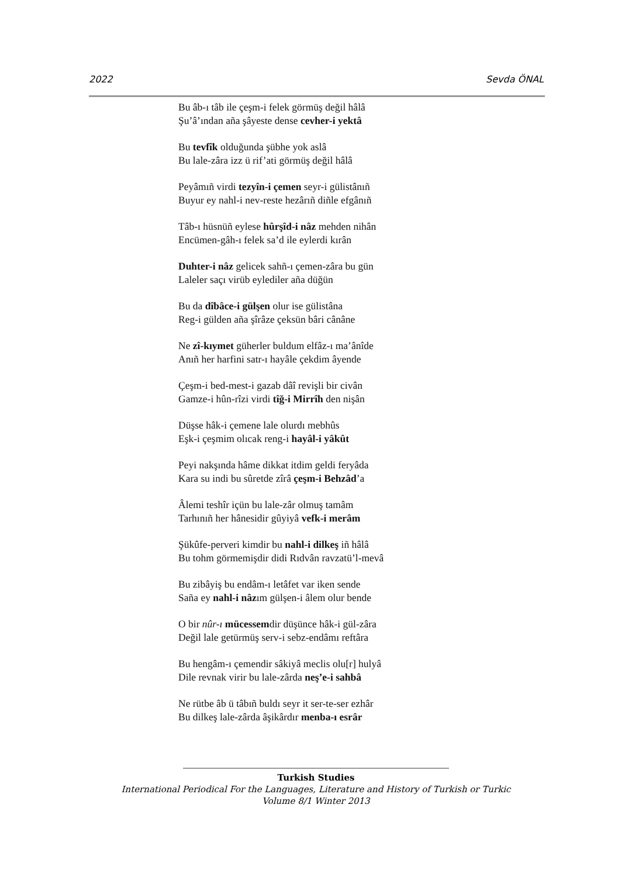2022 Sevda ÖNAL
Bu âb-ı tâb ile çeşm-i felek görmüş değil hâlâ
Şu’â’ından aña şâyeste dense cevher-i yektâ
Bu tevfîk olduğunda şübhe yok aslâ
Bu lale-zâra izz ü rif’ati görmüş değil hâlâ
Peyâmıñ virdi tezyîn-i çemen seyr-i gülistânıñ
Buyur ey nahl-i nev-reste hezârıñ diñle efgânıñ
Tâb-ı hüsnüñ eylese hûrşîd-i nâz mehden nihân
Encümen-gâh-ı felek sa’d ile eylerdi kırân
Duhter-i nâz gelicek sahñ-ı çemen-zâra bu gün
Laleler saçı virüb eylediler aña düğün
Bu da dîbâce-i gülşen olur ise gülistâna
Reg-i gülden aña şîrâze çeksün bâri cânâne
Ne zî-kıymet güherler buldum elfâz-ı ma’ânîde
Anıñ her harfini satr-ı hayâle çekdim âyende
Çeşm-i bed-mest-i gazab dâî revişli bir civân
Gamze-i hûn-rîzi virdi tîğ-i Mirrîh den nişân
Düşse hâk-i çemene lale olurdı mebhûs
Eşk-i çeşmim olıcak reng-i hayâl-i yâkût
Peyi nakşında hâme dikkat itdim geldi feryâda
Kara su indi bu sûretde zîrâ çeşm-i Behzâd’a
Âlemi teshîr içün bu lale-zâr olmuş tamâm
Tarhınıñ her hânesidir gûyiyâ vefk-i merâm
Şükûfe-perveri kimdir bu nahl-i dilkeş iñ hâlâ
Bu tohm görmemişdir didi Rıdvân ravzatü’l-mevâ
Bu zibâyiş bu endâm-ı letâfet var iken sende
Saña ey nahl-i nâzım gülşen-i âlem olur bende
O bir nûr-ı mücessemdir düşünce hâk-i gül-zâra
Değil lale getürmüş serv-i sebz-endâmı reftâra
Bu hengâm-ı çemendir sâkiyâ meclis olu[r] hulyâ
Dile revnak virir bu lale-zârda neş’e-i sahbâ
Ne rütbe âb ü tâbıñ buldı seyr it ser-te-ser ezhâr
Bu dilkeş lale-zârda âşikârdır menba-ı esrâr
Turkish Studies
International Periodical For the Languages, Literature and History of Turkish or Turkic
Volume 8/1 Winter 2013